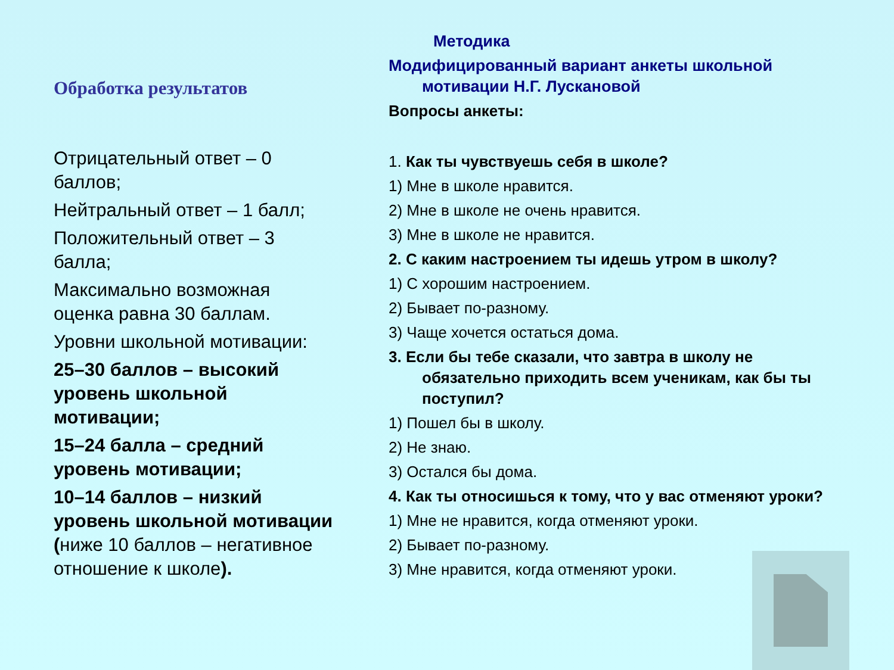Обработка результатов
Отрицательный ответ – 0 баллов;
Нейтральный ответ – 1 балл;
Положительный ответ – 3 балла;
Максимально возможная оценка равна 30 баллам.
Уровни школьной мотивации:
25–30 баллов – высокий уровень школьной мотивации;
15–24 балла – средний уровень мотивации;
10–14 баллов – низкий уровень школьной мотивации (ниже 10 баллов – негативное отношение к школе).
Методика
Модифицированный вариант анкеты школьной мотивации Н.Г. Лускановой
Вопросы анкеты:
1. Как ты чувствуешь себя в школе?
1) Мне в школе нравится.
2) Мне в школе не очень нравится.
3) Мне в школе не нравится.
2. С каким настроением ты идешь утром в школу?
1) С хорошим настроением.
2) Бывает по-разному.
3) Чаще хочется остаться дома.
3. Если бы тебе сказали, что завтра в школу не обязательно приходить всем ученикам, как бы ты поступил?
1) Пошел бы в школу.
2) Не знаю.
3) Остался бы дома.
4. Как ты относишься к тому, что у вас отменяют уроки?
1) Мне не нравится, когда отменяют уроки.
2) Бывает по-разному.
3) Мне нравится, когда отменяют уроки.